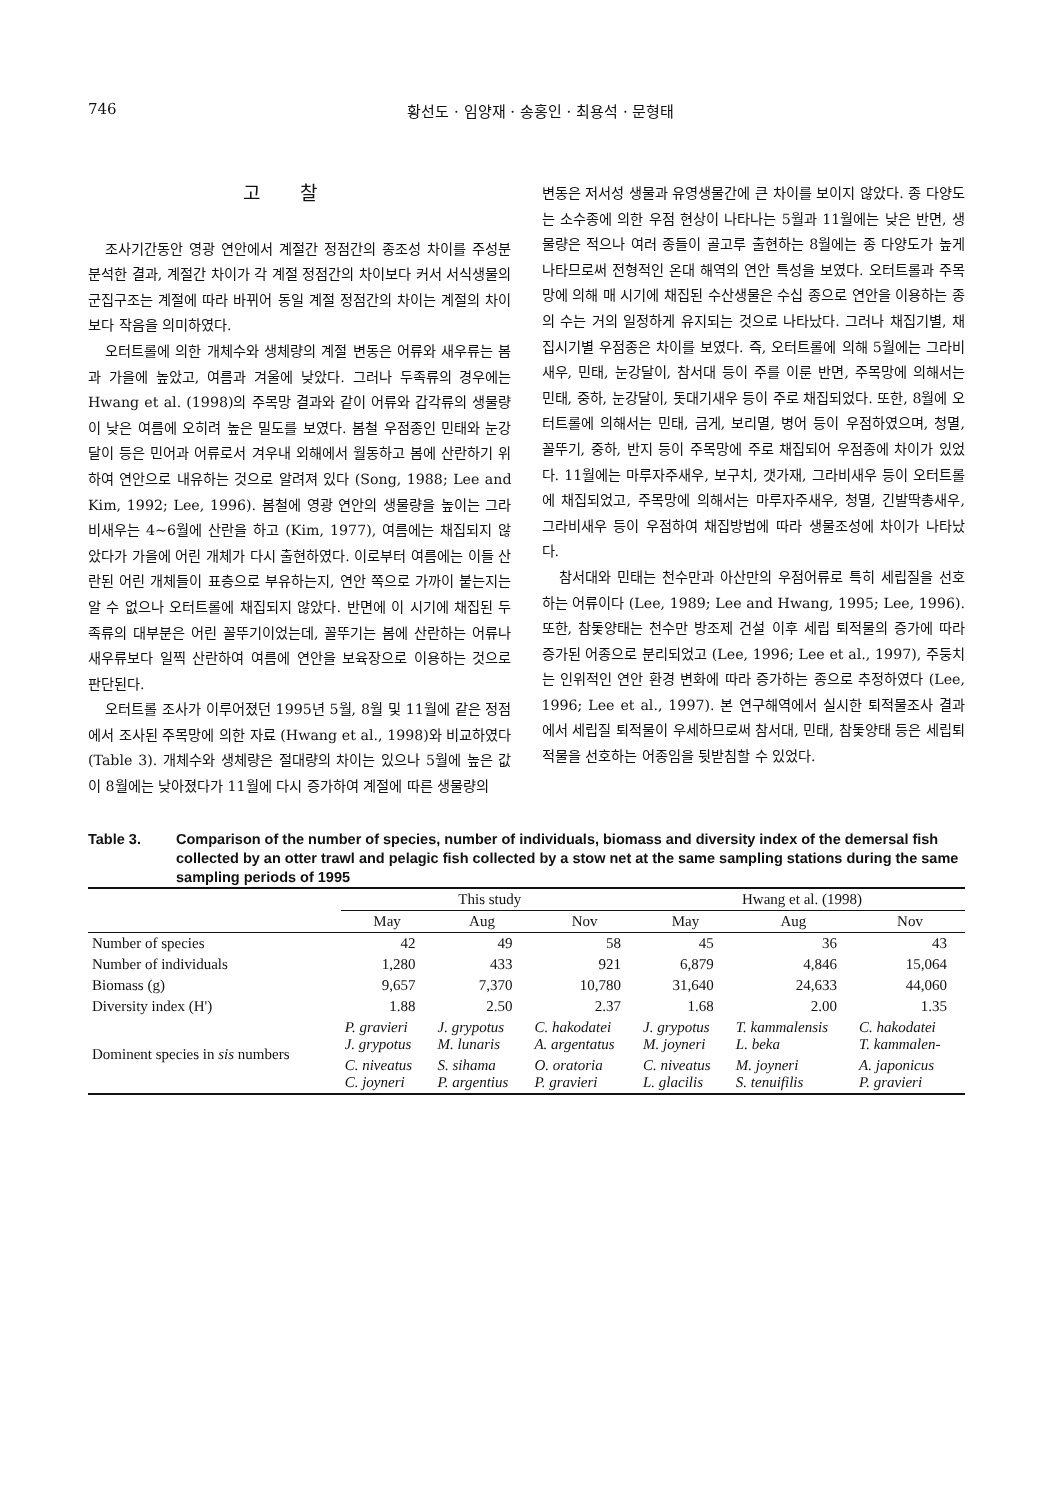746 황선도 · 임양재 · 송홍인 · 최용석 · 문형태
고찰
조사기간동안 영광 연안에서 계절간 정점간의 종조성 차이를 주성분 분석한 결과, 계절간 차이가 각 계절 정점간의 차이보다 커서 서식생물의 군집구조는 계절에 따라 바뀌어 동일 계절 정점간의 차이는 계절의 차이보다 작음을 의미하였다.
오터트롤에 의한 개체수와 생체량의 계절 변동은 어류와 새우류는 봄과 가을에 높았고, 여름과 겨울에 낮았다. 그러나 두족류의 경우에는 Hwang et al. (1998)의 주목망 결과와 같이 어류와 갑각류의 생물량이 낮은 여름에 오히려 높은 밀도를 보였다. 봄철 우점종인 민태와 눈강달이 등은 민어과 어류로서 겨우내 외해에서 월동하고 봄에 산란하기 위하여 연안으로 내유하는 것으로 알려져 있다 (Song, 1988; Lee and Kim, 1992; Lee, 1996). 봄철에 영광 연안의 생물량을 높이는 그라비새우는 4∼6월에 산란을 하고 (Kim, 1977), 여름에는 채집되지 않았다가 가을에 어린 개체가 다시 출현하였다. 이로부터 여름에는 이들 산란된 어린 개체들이 표층으로 부유하는지, 연안 쪽으로 가까이 붙는지는 알 수 없으나 오터트롤에 채집되지 않았다. 반면에 이 시기에 채집된 두족류의 대부분은 어린 꼴뚜기이었는데, 꼴뚜기는 봄에 산란하는 어류나 새우류보다 일찍 산란하여 여름에 연안을 보육장으로 이용하는 것으로 판단된다.
오터트롤 조사가 이루어졌던 1995년 5월, 8월 및 11월에 같은 정점에서 조사된 주목망에 의한 자료 (Hwang et al., 1998)와 비교하였다 (Table 3). 개체수와 생체량은 절대량의 차이는 있으나 5월에 높은 값이 8월에는 낮아졌다가 11월에 다시 증가하여 계절에 따른 생물량의
변동은 저서성 생물과 유영생물간에 큰 차이를 보이지 않았다. 종 다양도는 소수종에 의한 우점 현상이 나타나는 5월과 11월에는 낮은 반면, 생물량은 적으나 여러 종들이 골고루 출현하는 8월에는 종 다양도가 높게 나타므로써 전형적인 온대 해역의 연안 특성을 보였다. 오터트롤과 주목망에 의해 매 시기에 채집된 수산생물은 수십 종으로 연안을 이용하는 종의 수는 거의 일정하게 유지되는 것으로 나타났다. 그러나 채집기별, 채집시기별 우점종은 차이를 보였다. 즉, 오터트롤에 의해 5월에는 그라비새우, 민태, 눈강달이, 참서대 등이 주를 이룬 반면, 주목망에 의해서는 민태, 중하, 눈강달이, 돗대기새우 등이 주로 채집되었다. 또한, 8월에 오터트롤에 의해서는 민태, 금게, 보리멸, 병어 등이 우점하였으며, 청멸, 꼴뚜기, 중하, 반지 등이 주목망에 주로 채집되어 우점종에 차이가 있었다. 11월에는 마루자주새우, 보구치, 갯가재, 그라비새우 등이 오터트롤에 채집되었고, 주목망에 의해서는 마루자주새우, 청멸, 긴발딱총새우, 그라비새우 등이 우점하여 채집방법에 따라 생물조성에 차이가 나타났다.
참서대와 민태는 천수만과 아산만의 우점어류로 특히 세립질을 선호하는 어류이다 (Lee, 1989; Lee and Hwang, 1995; Lee, 1996). 또한, 참돛양태는 천수만 방조제 건설 이후 세립 퇴적물의 증가에 따라 증가된 어종으로 분리되었고 (Lee, 1996; Lee et al., 1997), 주둥치는 인위적인 연안 환경 변화에 따라 증가하는 종으로 추정하였다 (Lee, 1996; Lee et al., 1997). 본 연구해역에서 실시한 퇴적물조사 결과에서 세립질 퇴적물이 우세하므로써 참서대, 민태, 참돛양태 등은 세립퇴적물을 선호하는 어종임을 뒷받침할 수 있었다.
Table 3. Comparison of the number of species, number of individuals, biomass and diversity index of the demersal fish collected by an otter trawl and pelagic fish collected by a stow net at the same sampling stations during the same sampling periods of 1995
| | This study | | | Hwang et al. (1998) | | |
| --- | --- | --- | --- | --- | --- | --- |
| | May | Aug | Nov | May | Aug | Nov |
| Number of species | 42 | 49 | 58 | 45 | 36 | 43 |
| Number of individuals | 1,280 | 433 | 921 | 6,879 | 4,846 | 15,064 |
| Biomass (g) | 9,657 | 7,370 | 10,780 | 31,640 | 24,633 | 44,060 |
| Diversity index (H') | 1.88 | 2.50 | 2.37 | 1.68 | 2.00 | 1.35 |
| Dominent species in sis numbers | P. gravieri J. grypotus | J. grypotus M. lunaris | C. hakodatei A. argentatus | J. grypotus M. joyneri | T. kammalensis L. beka | C. hakodatei T. kammalen- |
| | C. niveatus C. joyneri | S. sihama P. argentius | O. oratoria P. gravieri | C. niveatus L. glacilis | M. joyneri S. tenuifilis | A. japonicus P. gravieri |